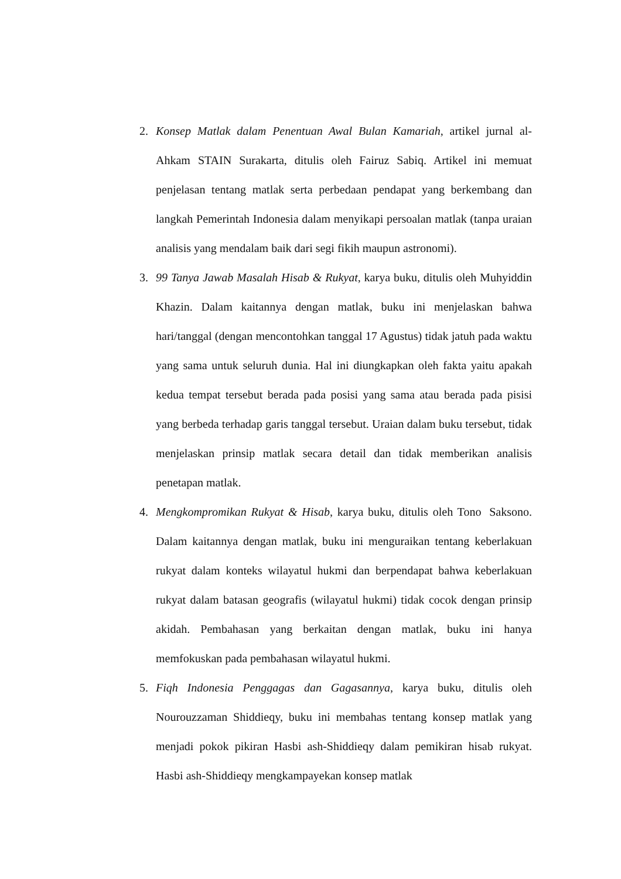2. Konsep Matlak dalam Penentuan Awal Bulan Kamariah, artikel jurnal al-Ahkam STAIN Surakarta, ditulis oleh Fairuz Sabiq. Artikel ini memuat penjelasan tentang matlak serta perbedaan pendapat yang berkembang dan langkah Pemerintah Indonesia dalam menyikapi persoalan matlak (tanpa uraian analisis yang mendalam baik dari segi fikih maupun astronomi).
3. 99 Tanya Jawab Masalah Hisab & Rukyat, karya buku, ditulis oleh Muhyiddin Khazin. Dalam kaitannya dengan matlak, buku ini menjelaskan bahwa hari/tanggal (dengan mencontohkan tanggal 17 Agustus) tidak jatuh pada waktu yang sama untuk seluruh dunia. Hal ini diungkapkan oleh fakta yaitu apakah kedua tempat tersebut berada pada posisi yang sama atau berada pada pisisi yang berbeda terhadap garis tanggal tersebut. Uraian dalam buku tersebut, tidak menjelaskan prinsip matlak secara detail dan tidak memberikan analisis penetapan matlak.
4. Mengkompromikan Rukyat & Hisab, karya buku, ditulis oleh Tono Saksono. Dalam kaitannya dengan matlak, buku ini menguraikan tentang keberlakuan rukyat dalam konteks wilayatul hukmi dan berpendapat bahwa keberlakuan rukyat dalam batasan geografis (wilayatul hukmi) tidak cocok dengan prinsip akidah. Pembahasan yang berkaitan dengan matlak, buku ini hanya memfokuskan pada pembahasan wilayatul hukmi.
5. Fiqh Indonesia Penggagas dan Gagasannya, karya buku, ditulis oleh Nourouzzaman Shiddieqy, buku ini membahas tentang konsep matlak yang menjadi pokok pikiran Hasbi ash-Shiddieqy dalam pemikiran hisab rukyat. Hasbi ash-Shiddieqy mengkampayekan konsep matlak